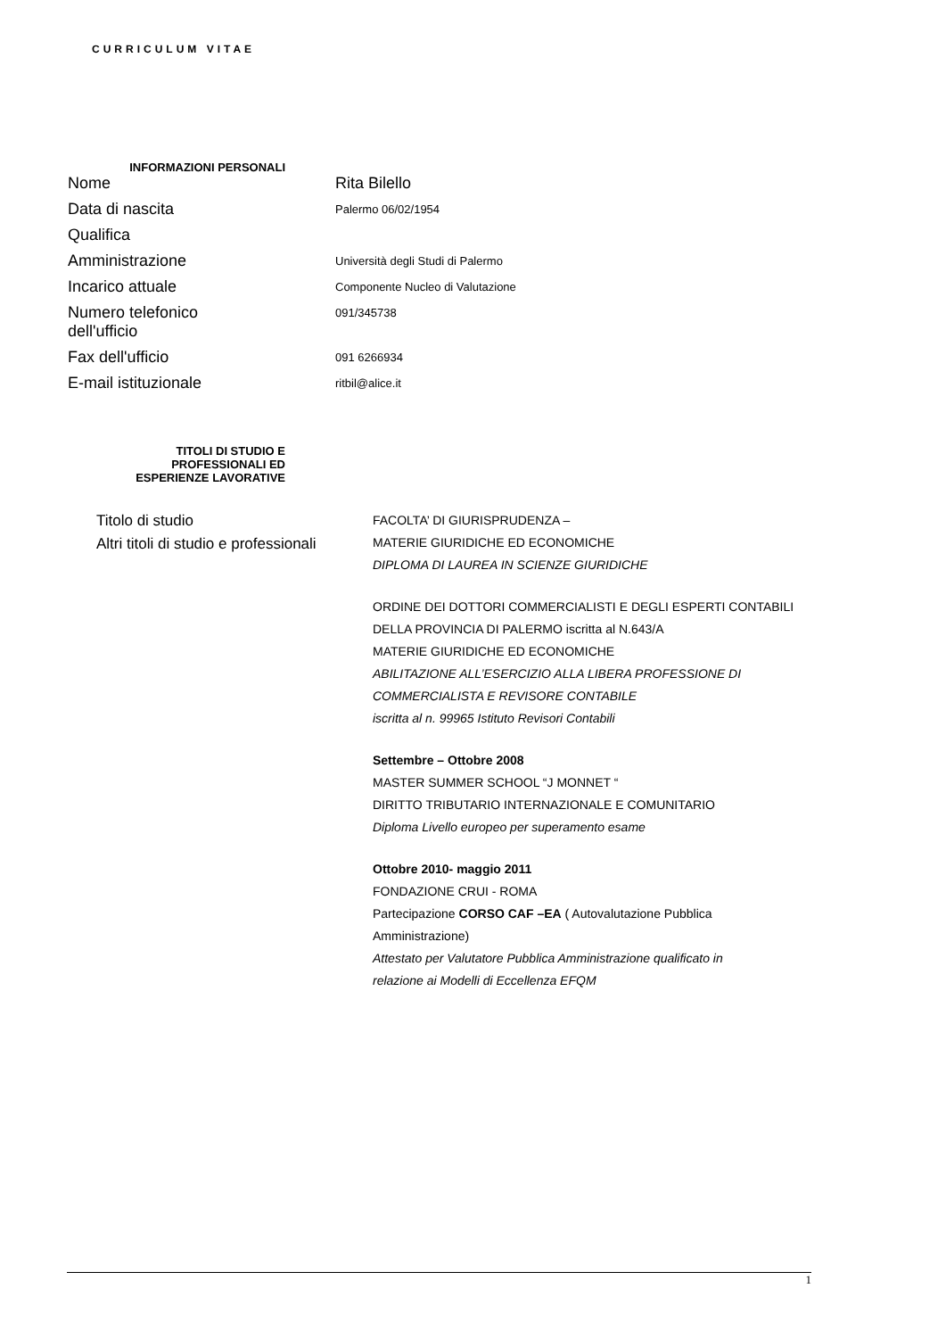CURRICULUM VITAE
INFORMAZIONI PERSONALI
Nome
Rita Bilello
Data di nascita
Palermo 06/02/1954
Qualifica
Amministrazione
Università degli Studi di Palermo
Incarico attuale
Componente Nucleo di Valutazione
Numero telefonico
dell'ufficio
091/345738
Fax dell'ufficio
091 6266934
E-mail istituzionale
ritbil@alice.it
TITOLI DI STUDIO E
PROFESSIONALI ED
ESPERIENZE LAVORATIVE
Titolo di studio
Altri titoli di studio e professionali
FACOLTA’ DI GIURISPRUDENZA –
MATERIE GIURIDICHE ED ECONOMICHE
DIPLOMA DI LAUREA IN SCIENZE GIURIDICHE
ORDINE DEI DOTTORI COMMERCIALISTI E DEGLI ESPERTI CONTABILI
DELLA PROVINCIA DI PALERMO iscritta al N.643/A
MATERIE GIURIDICHE ED ECONOMICHE
ABILITAZIONE ALL’ESERCIZIO ALLA LIBERA PROFESSIONE DI
COMMERCIALISTA E REVISORE CONTABILE
iscritta al n. 99965 Istituto Revisori Contabili
Settembre – Ottobre 2008
MASTER SUMMER SCHOOL “J MONNET “
DIRITTO TRIBUTARIO INTERNAZIONALE E COMUNITARIO
Diploma Livello europeo per superamento esame
Ottobre 2010- maggio 2011
FONDAZIONE CRUI - ROMA
Partecipazione CORSO CAF –EA ( Autovalutazione Pubblica
Amministrazione)
Attestato per Valutatore Pubblica Amministrazione qualificato in
relazione ai Modelli di Eccellenza EFQM
1